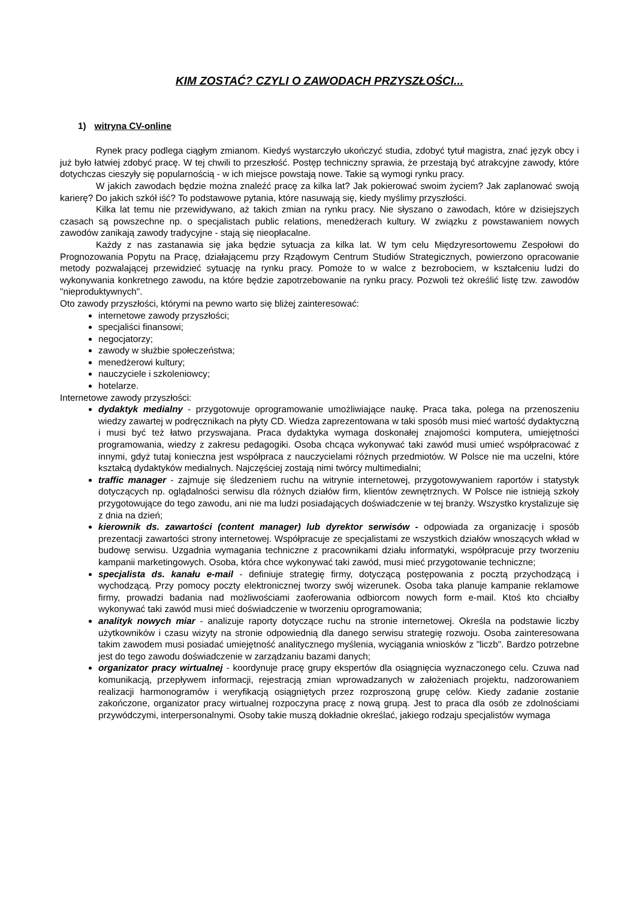KIM ZOSTAĆ? CZYLI O ZAWODACH PRZYSZŁOŚCI...
1) witryna CV-online
Rynek pracy podlega ciągłym zmianom. Kiedyś wystarczyło ukończyć studia, zdobyć tytuł magistra, znać język obcy i już było łatwiej zdobyć pracę. W tej chwili to przeszłość. Postęp techniczny sprawia, że przestają być atrakcyjne zawody, które dotychczas cieszyły się popularnością - w ich miejsce powstają nowe. Takie są wymogi rynku pracy.
W jakich zawodach będzie można znaleźć pracę za kilka lat? Jak pokierować swoim życiem? Jak zaplanować swoją karierę? Do jakich szkół iść? To podstawowe pytania, które nasuwają się, kiedy myślimy przyszłości.
Kilka lat temu nie przewidywano, aż takich zmian na rynku pracy. Nie słyszano o zawodach, które w dzisiejszych czasach są powszechne np. o specjalistach public relations, menedżerach kultury. W związku z powstawaniem nowych zawodów zanikają zawody tradycyjne - stają się nieopłacalne.
Każdy z nas zastanawia się jaka będzie sytuacja za kilka lat. W tym celu Międzyresortowemu Zespołowi do Prognozowania Popytu na Pracę, działającemu przy Rządowym Centrum Studiów Strategicznych, powierzono opracowanie metody pozwalającej przewidzieć sytuację na rynku pracy. Pomoże to w walce z bezrobociem, w kształceniu ludzi do wykonywania konkretnego zawodu, na które będzie zapotrzebowanie na rynku pracy. Pozwoli też określić listę tzw. zawodów "nieproduktywnych".
Oto zawody przyszłości, którymi na pewno warto się bliżej zainteresować:
internetowe zawody przyszłości;
specjaliści finansowi;
negocjatorzy;
zawody w służbie społeczeństwa;
menedżerowi kultury;
nauczyciele i szkoleniowcy;
hotelarze.
Internetowe zawody przyszłości:
dydaktyk medialny - przygotowuje oprogramowanie umożliwiające naukę. Praca taka, polega na przenoszeniu wiedzy zawartej w podręcznikach na płyty CD. Wiedza zaprezentowana w taki sposób musi mieć wartość dydaktyczną i musi być też łatwo przyswajana. Praca dydaktyka wymaga doskonałej znajomości komputera, umiejętności programowania, wiedzy z zakresu pedagogiki. Osoba chcąca wykonywać taki zawód musi umieć współpracować z innymi, gdyż tutaj konieczna jest współpraca z nauczycielami różnych przedmiotów. W Polsce nie ma uczelni, które kształcą dydaktyków medialnych. Najczęściej zostają nimi twórcy multimedialni;
traffic manager - zajmuje się śledzeniem ruchu na witrynie internetowej, przygotowywaniem raportów i statystyk dotyczących np. oglądalności serwisu dla różnych działów firm, klientów zewnętrznych. W Polsce nie istnieją szkoły przygotowujące do tego zawodu, ani nie ma ludzi posiadających doświadczenie w tej branży. Wszystko krystalizuje się z dnia na dzień;
kierownik ds. zawartości (content manager) lub dyrektor serwisów - odpowiada za organizację i sposób prezentacji zawartości strony internetowej. Współpracuje ze specjalistami ze wszystkich działów wnoszących wkład w budowę serwisu. Uzgadnia wymagania techniczne z pracownikami działu informatyki, współpracuje przy tworzeniu kampanii marketingowych. Osoba, która chce wykonywać taki zawód, musi mieć przygotowanie techniczne;
specjalista ds. kanału e-mail - definiuje strategię firmy, dotyczącą postępowania z pocztą przychodzącą i wychodzącą. Przy pomocy poczty elektronicznej tworzy swój wizerunek. Osoba taka planuje kampanie reklamowe firmy, prowadzi badania nad możliwościami zaoferowania odbiorcom nowych form e-mail. Ktoś kto chciałby wykonywać taki zawód musi mieć doświadczenie w tworzeniu oprogramowania;
analityk nowych miar - analizuje raporty dotyczące ruchu na stronie internetowej. Określa na podstawie liczby użytkowników i czasu wizyty na stronie odpowiednią dla danego serwisu strategię rozwoju. Osoba zainteresowana takim zawodem musi posiadać umiejętność analitycznego myślenia, wyciągania wniosków z "liczb". Bardzo potrzebne jest do tego zawodu doświadczenie w zarządzaniu bazami danych;
organizator pracy wirtualnej - koordynuje pracę grupy ekspertów dla osiągnięcia wyznaczonego celu. Czuwa nad komunikacją, przepływem informacji, rejestracją zmian wprowadzanych w założeniach projektu, nadzorowaniem realizacji harmonogramów i weryfikacją osiągniętych przez rozproszoną grupę celów. Kiedy zadanie zostanie zakończone, organizator pracy wirtualnej rozpoczyna pracę z nową grupą. Jest to praca dla osób ze zdolnościami przywódczymi, interpersonalnymi. Osoby takie muszą dokładnie określać, jakiego rodzaju specjalistów wymaga